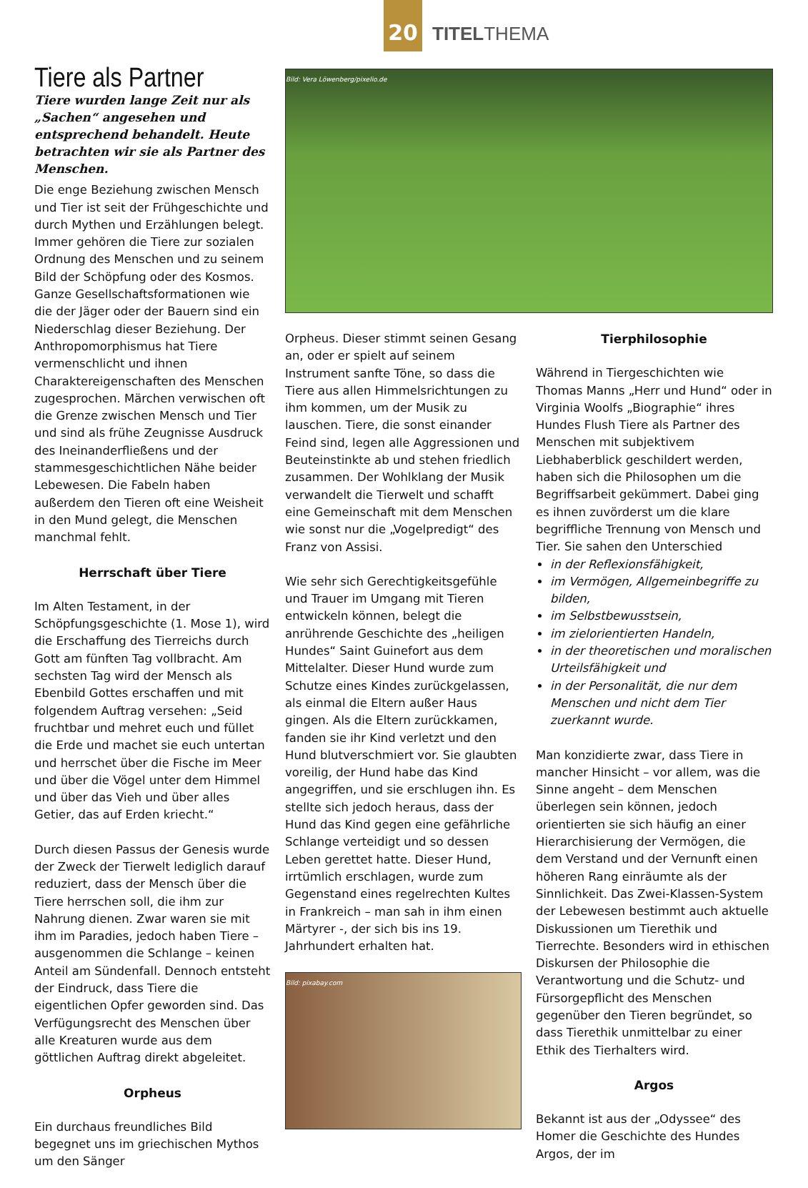20
TITELTHEMA
Tiere als Partner
Tiere wurden lange Zeit nur als „Sachen“ angesehen und entsprechend behandelt. Heute betrachten wir sie als Partner des Menschen.
Die enge Beziehung zwischen Mensch und Tier ist seit der Frühgeschichte und durch Mythen und Erzählungen belegt. Immer gehören die Tiere zur sozialen Ordnung des Menschen und zu seinem Bild der Schöpfung oder des Kosmos. Ganze Gesellschaftsformationen wie die der Jäger oder der Bauern sind ein Niederschlag dieser Beziehung. Der Anthropomorphismus hat Tiere vermenschlicht und ihnen Charaktereigenschaften des Menschen zugesprochen. Märchen verwischen oft die Grenze zwischen Mensch und Tier und sind als frühe Zeugnisse Ausdruck des Ineinanderfließens und der stammesgeschichtlichen Nähe beider Lebewesen. Die Fabeln haben außerdem den Tieren oft eine Weisheit in den Mund gelegt, die Menschen manchmal fehlt.
Herrschaft über Tiere
Im Alten Testament, in der Schöpfungsgeschichte (1. Mose 1), wird die Erschaffung des Tierreichs durch Gott am fünften Tag vollbracht. Am sechsten Tag wird der Mensch als Ebenbild Gottes erschaffen und mit folgendem Auftrag versehen: „Seid fruchtbar und mehret euch und füllet die Erde und machet sie euch untertan und herrschet über die Fische im Meer und über die Vögel unter dem Himmel und über das Vieh und über alles Getier, das auf Erden kriecht.“
Durch diesen Passus der Genesis wurde der Zweck der Tierwelt lediglich darauf reduziert, dass der Mensch über die Tiere herrschen soll, die ihm zur Nahrung dienen. Zwar waren sie mit ihm im Paradies, jedoch haben Tiere – ausgenommen die Schlange – keinen Anteil am Sündenfall. Dennoch entsteht der Eindruck, dass Tiere die eigentlichen Opfer geworden sind. Das Verfügungsrecht des Menschen über alle Kreaturen wurde aus dem göttlichen Auftrag direkt abgeleitet.
Orpheus
Ein durchaus freundliches Bild begegnet uns im griechischen Mythos um den Sänger
Bild: Vera Löwenberg/pixelio.de
Orpheus. Dieser stimmt seinen Gesang an, oder er spielt auf seinem Instrument sanfte Töne, so dass die Tiere aus allen Himmelsrichtungen zu ihm kommen, um der Musik zu lauschen. Tiere, die sonst einander Feind sind, legen alle Aggressionen und Beuteinstinkte ab und stehen friedlich zusammen. Der Wohlklang der Musik verwandelt die Tierwelt und schafft eine Gemeinschaft mit dem Menschen wie sonst nur die „Vogelpredigt“ des Franz von Assisi.
Wie sehr sich Gerechtigkeitsgefühle und Trauer im Umgang mit Tieren entwickeln können, belegt die anrührende Geschichte des „heiligen Hundes“ Saint Guinefort aus dem Mittelalter. Dieser Hund wurde zum Schutze eines Kindes zurückgelassen, als einmal die Eltern außer Haus gingen. Als die Eltern zurückkamen, fanden sie ihr Kind verletzt und den Hund blutverschmiert vor. Sie glaubten voreilig, der Hund habe das Kind angegriffen, und sie erschlugen ihn. Es stellte sich jedoch heraus, dass der Hund das Kind gegen eine gefährliche Schlange verteidigt und so dessen Leben gerettet hatte. Dieser Hund, irrtümlich erschlagen, wurde zum Gegenstand eines regelrechten Kultes in Frankreich – man sah in ihm einen Märtyrer -, der sich bis ins 19. Jahrhundert erhalten hat.
Bild: pixabay.com
Tierphilosophie
Während in Tiergeschichten wie Thomas Manns „Herr und Hund“ oder in Virginia Woolfs „Biographie“ ihres Hundes Flush Tiere als Partner des Menschen mit subjektivem Liebhaberblick geschildert werden, haben sich die Philosophen um die Begriffsarbeit gekümmert. Dabei ging es ihnen zuvörderst um die klare begriffliche Trennung von Mensch und Tier. Sie sahen den Unterschied
in der Reflexionsfähigkeit,
im Vermögen, Allgemeinbegriffe zu bilden,
im Selbstbewusstsein,
im zielorientierten Handeln,
in der theoretischen und moralischen Urteilsfähigkeit und
in der Personalität, die nur dem Menschen und nicht dem Tier zuerkannt wurde.
Man konzidierte zwar, dass Tiere in mancher Hinsicht – vor allem, was die Sinne angeht – dem Menschen überlegen sein können, jedoch orientierten sie sich häufig an einer Hierarchisierung der Vermögen, die dem Verstand und der Vernunft einen höheren Rang einräumte als der Sinnlichkeit. Das Zwei-Klassen-System der Lebewesen bestimmt auch aktuelle Diskussionen um Tierethik und Tierrechte. Besonders wird in ethischen Diskursen der Philosophie die Verantwortung und die Schutz- und Fürsorgepflicht des Menschen gegenüber den Tieren begründet, so dass Tierethik unmittelbar zu einer Ethik des Tierhalters wird.
Argos
Bekannt ist aus der „Odyssee“ des Homer die Geschichte des Hundes Argos, der im